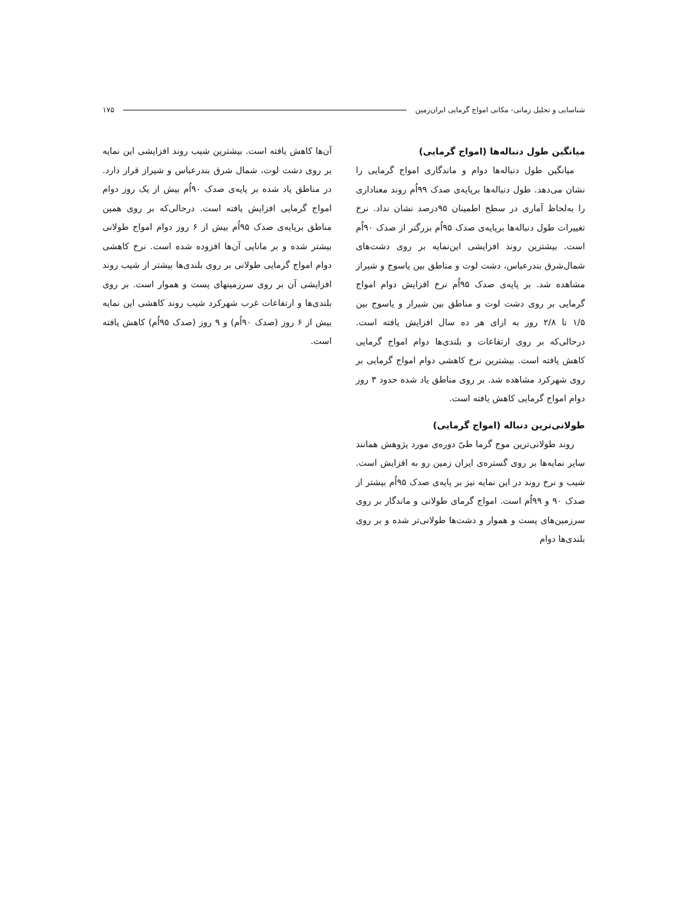شناسایی و تحلیل زمانی- مکانی امواج گرمایی ایران‌زمین ۱۷۵
میانگین طول دنباله‌ها (امواج گرمایی)
میانگین طول دنباله‌ها دوام و ماندگاری امواج گرمایی را نشان می‌دهد. طول دنباله‌ها برپایه‌ی صدک ۹۹اُم روند معناداری را به‌لحاظ آماری در سطح اطمینان ۹۵درصد نشان نداد. نرخ تغییرات طول دنباله‌ها برپایه‌ی صدک ۹۵اُم بزرگتر از صدک ۹۰اُم است. بیشترین روند افزایشی این‌نمایه بر روی دشت‌های شمال‌شرق بندرعباس، دشت لوت و مناطق بین یاسوج و شیراز مشاهده شد. بر پایه‌ی صدک ۹۵اُم نرخ افزایش دوام امواج گرمایی بر روی دشت لوت و مناطق بین شیراز و یاسوج بین ۱/۵ تا ۲/۸ روز به ازای هر ده سال افزایش یافته است. درحالی‌که بر روی ارتفاعات و بلندی‌ها دوام امواج گرمایی کاهش یافته است. بیشترین نرخ کاهشی دوام امواج گرمایی بر روی شهرکرد مشاهده شد. بر روی مناطق یاد شده حدود ۳ روز دوام امواج گرمایی کاهش یافته است.
طولانی‌ترین دنباله (امواج گرمایی)
روند طولانی‌ترین موج گرما طیّ دوره‌ی مورد پژوهش همانند سایر نمایه‌ها بر روی گستره‌ی ایران زمین رو به افزایش است. شیب و نرخ روند در این نمایه نیز بر پایه‌ی صدک ۹۵اُم بیشتر از صدک ۹۰ و ۹۹اُم است. امواج گرمای طولانی و ماندگار بر روی سرزمین‌های پست و هموار و دشت‌ها طولانی‌تر شده و بر روی بلندی‌ها دوام
آن‌ها کاهش یافته است. بیشترین شیب روند افزایشی این نمایه بر روی دشت لوت، شمال شرق بندرعباس و شیراز قرار دارد. در مناطق یاد شده بر پایه‌ی صدک ۹۰اُم بیش از یک روز دوام امواج گرمایی افزایش یافته است. درحالی‌که بر روی همین مناطق برپایه‌ی صدک ۹۵اُم بیش از ۶ روز دوام امواج طولانی بیشتر شده و بر مانایی آن‌ها افزوده شده است. نرخ کاهشی دوام امواج گرمایی طولانی بر روی بلندی‌ها بیشتر از شیب روند افزایشی آن بر روی سرزمینهای پست و هموار است. بر روی بلندی‌ها و ارتفاعات غرب شهرکرد شیب روند کاهشی این نمایه بیش از ۶ روز (صدک ۹۰اُم) و ۹ روز (صدک ۹۵اُم) کاهش یافته است.